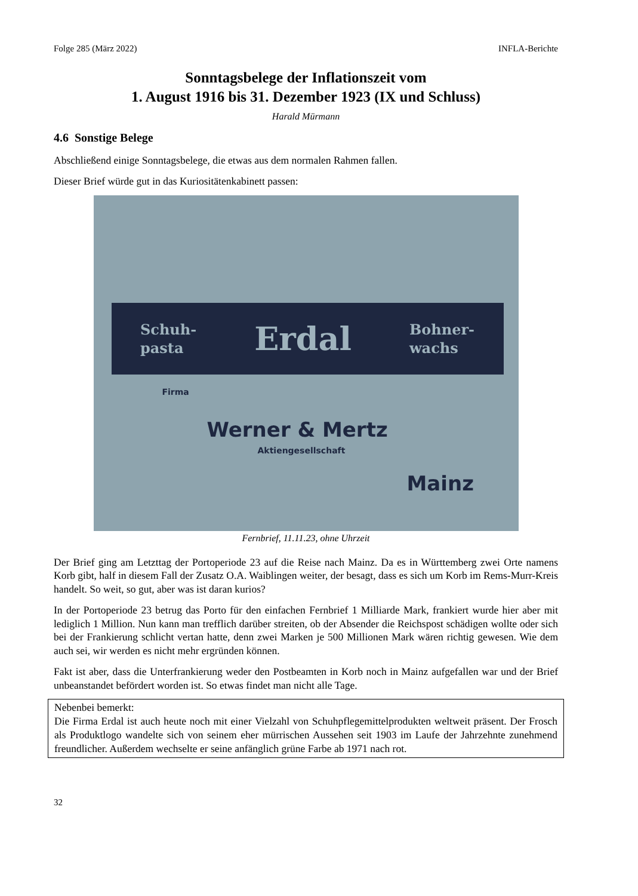Folge 285 (März 2022) INFLA-Berichte
Sonntagsbelege der Inflationszeit vom
1. August 1916 bis 31. Dezember 1923 (IX und Schluss)
Harald Mürmann
4.6 Sonstige Belege
Abschließend einige Sonntagsbelege, die etwas aus dem normalen Rahmen fallen.
Dieser Brief würde gut in das Kuriositätenkabinett passen:
Schuh-
pasta Erdal Bohner-
wachs
Firma
Werner & Mertz
Aktiengesellschaft
Mainz
Fernbrief, 11.11.23, ohne Uhrzeit
Der Brief ging am Letzttag der Portoperiode 23 auf die Reise nach Mainz. Da es in Württemberg zwei Orte namens Korb gibt, half in diesem Fall der Zusatz O.A. Waiblingen weiter, der besagt, dass es sich um Korb im Rems-Murr-Kreis handelt. So weit, so gut, aber was ist daran kurios?
In der Portoperiode 23 betrug das Porto für den einfachen Fernbrief 1 Milliarde Mark, frankiert wurde hier aber mit lediglich 1 Million. Nun kann man trefflich darüber streiten, ob der Absender die Reichspost schädigen wollte oder sich bei der Frankierung schlicht vertan hatte, denn zwei Marken je 500 Millionen Mark wären richtig gewesen. Wie dem auch sei, wir werden es nicht mehr ergründen können.
Fakt ist aber, dass die Unterfrankierung weder den Postbeamten in Korb noch in Mainz aufgefallen war und der Brief unbeanstandet befördert worden ist. So etwas findet man nicht alle Tage.
Nebenbei bemerkt:
Die Firma Erdal ist auch heute noch mit einer Vielzahl von Schuhpflegemittelprodukten weltweit präsent. Der Frosch als Produktlogo wandelte sich von seinem eher mürrischen Aussehen seit 1903 im Laufe der Jahrzehnte zunehmend freundlicher. Außerdem wechselte er seine anfänglich grüne Farbe ab 1971 nach rot.
32